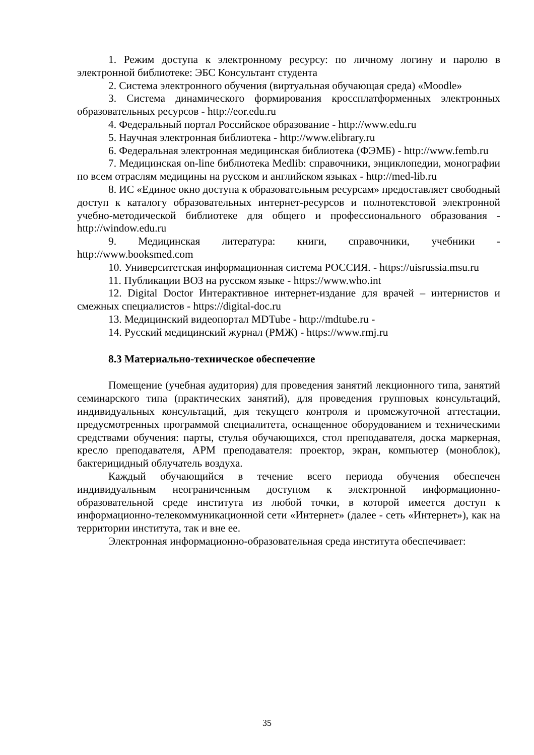1. Режим доступа к электронному ресурсу: по личному логину и паролю в электронной библиотеке: ЭБС Консультант студента
2. Система электронного обучения (виртуальная обучающая среда) «Moodle»
3. Система динамического формирования кроссплатформенных электронных образовательных ресурсов - http://eor.edu.ru
4. Федеральный портал Российское образование - http://www.edu.ru
5. Научная электронная библиотека - http://www.elibrary.ru
6. Федеральная электронная медицинская библиотека (ФЭМБ) - http://www.femb.ru
7. Медицинская on-line библиотека Medlib: справочники, энциклопедии, монографии по всем отраслям медицины на русском и английском языках - http://med-lib.ru
8. ИС «Единое окно доступа к образовательным ресурсам» предоставляет свободный доступ к каталогу образовательных интернет-ресурсов и полнотекстовой электронной учебно-методической библиотеке для общего и профессионального образования - http://window.edu.ru
9. Медицинская литература: книги, справочники, учебники - http://www.booksmed.com
10. Университетская информационная система РОССИЯ. - https://uisrussia.msu.ru
11. Публикации ВОЗ на русском языке - https://www.who.int
12. Digital Doctor Интерактивное интернет-издание для врачей – интернистов и смежных специалистов - https://digital-doc.ru
13. Медицинский видеопортал MDTube - http://mdtube.ru -
14. Русский медицинский журнал (РМЖ) - https://www.rmj.ru
8.3 Материально-техническое обеспечение
Помещение (учебная аудитория) для проведения занятий лекционного типа, занятий семинарского типа (практических занятий), для проведения групповых консультаций, индивидуальных консультаций, для текущего контроля и промежуточной аттестации, предусмотренных программой специалитета, оснащенное оборудованием и техническими средствами обучения: парты, стулья обучающихся, стол преподавателя, доска маркерная, кресло преподавателя, АРМ преподавателя: проектор, экран, компьютер (моноблок), бактерицидный облучатель воздуха.
Каждый обучающийся в течение всего периода обучения обеспечен индивидуальным неограниченным доступом к электронной информационно-образовательной среде института из любой точки, в которой имеется доступ к информационно-телекоммуникационной сети «Интернет» (далее - сеть «Интернет»), как на территории института, так и вне ее.
Электронная информационно-образовательная среда института обеспечивает:
35